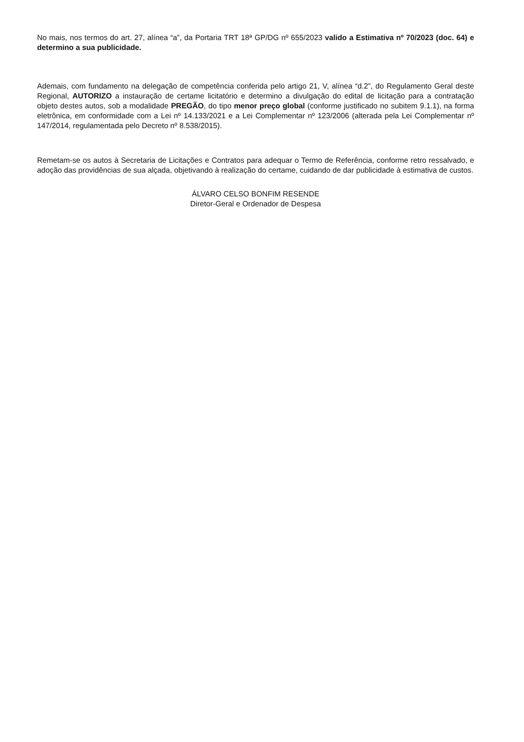No mais, nos termos do art. 27, alínea “a”, da Portaria TRT 18ª GP/DG nº 655/2023 valido a Estimativa nº 70/2023 (doc. 64) e determino a sua publicidade.
Ademais, com fundamento na delegação de competência conferida pelo artigo 21, V, alínea “d.2”, do Regulamento Geral deste Regional, AUTORIZO a instauração de certame licitatório e determino a divulgação do edital de licitação para a contratação objeto destes autos, sob a modalidade PREGÃO, do tipo menor preço global (conforme justificado no subitem 9.1.1), na forma eletrônica, em conformidade com a Lei nº 14.133/2021 e a Lei Complementar nº 123/2006 (alterada pela Lei Complementar nº 147/2014, regulamentada pelo Decreto nº 8.538/2015).
Remetam-se os autos à Secretaria de Licitações e Contratos para adequar o Termo de Referência, conforme retro ressalvado, e adoção das providências de sua alçada, objetivando à realização do certame, cuidando de dar publicidade à estimativa de custos.
ÁLVARO CELSO BONFIM RESENDE
Diretor-Geral e Ordenador de Despesa